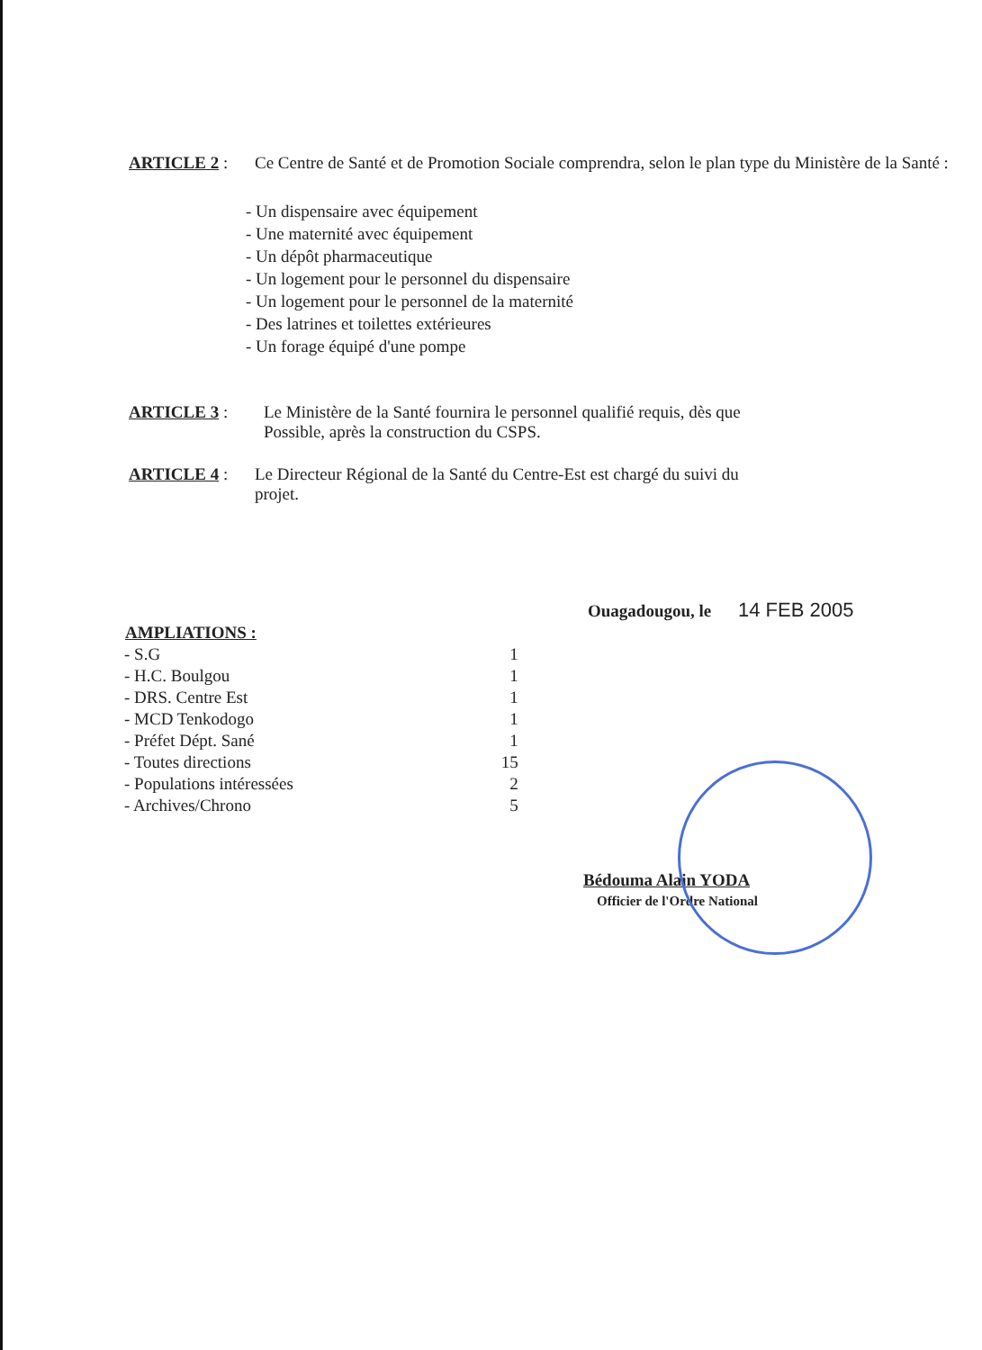ARTICLE 2 : Ce Centre de Santé et de Promotion Sociale comprendra, selon le plan type du Ministère de la Santé :
- Un dispensaire avec équipement
- Une maternité avec équipement
- Un dépôt pharmaceutique
- Un logement pour le personnel du dispensaire
- Un logement pour le personnel de la maternité
- Des latrines et toilettes extérieures
- Un forage équipé d'une pompe
ARTICLE 3 : Le Ministère de la Santé fournira le personnel qualifié requis, dès que Possible, après la construction du CSPS.
ARTICLE 4 : Le Directeur Régional de la Santé du Centre-Est est chargé du suivi du projet.
Ouagadougou, le 14 FEB 2005
| AMPLIATIONS : | |
| --- | --- |
| - S.G | 1 |
| - H.C. Boulgou | 1 |
| - DRS. Centre Est | 1 |
| - MCD Tenkodogo | 1 |
| - Préfet Dépt. Sané | 1 |
| - Toutes directions | 15 |
| - Populations intéressées | 2 |
| - Archives/Chrono | 5 |
Bédouma Alain YODA
Officier de l'Ordre National